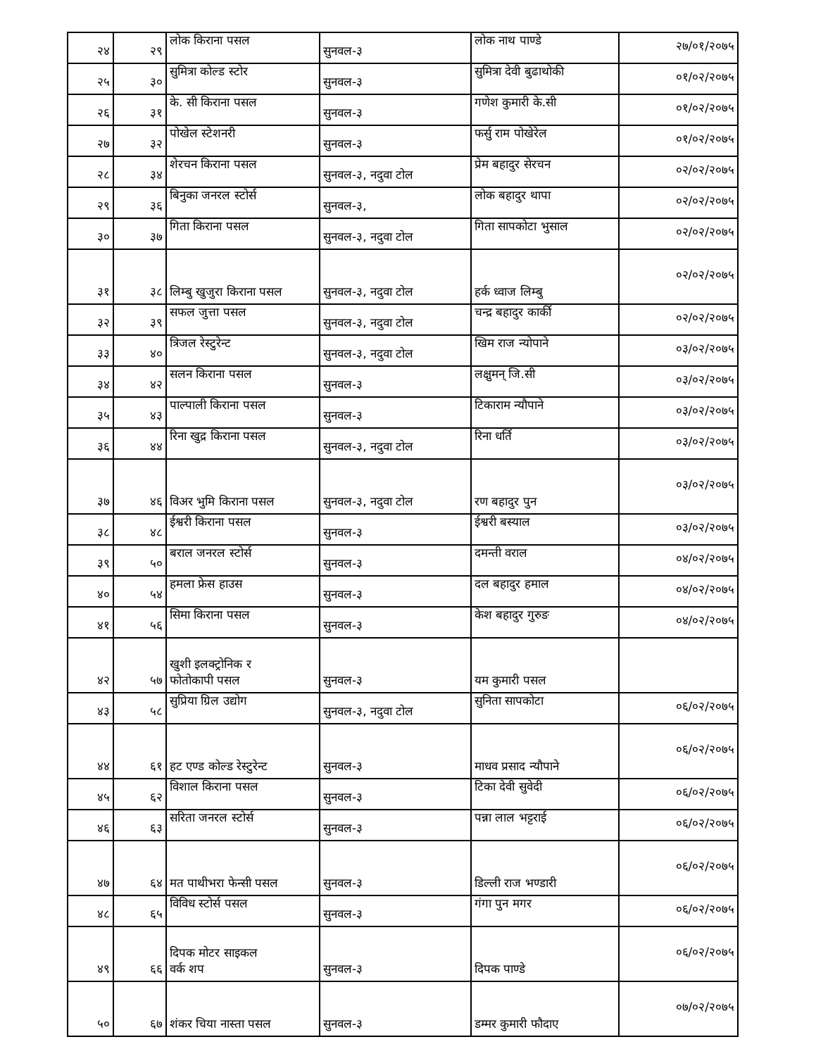| २४ | २९ | लोक किराना पसल | सुनवल-३ | लोक नाथ पाण्डे | २७/०१/२०७५ |
| २५ | ३० | सुमित्रा कोल्ड स्टोर | सुनवल-३ | सुमित्रा देवी बुढाथोकी | ०१/०२/२०७५ |
| २६ | ३१ | के. सी किराना पसल | सुनवल-३ | गणेश कुमारी के.सी | ०१/०२/२०७५ |
| २७ | ३२ | पोखेल स्टेशनरी | सुनवल-३ | फर्सु राम पोखेरेल | ०१/०२/२०७५ |
| २८ | ३४ | शेरचन किराना पसल | सुनवल-३, नदुवा टोल | प्रेम बहादुर सेरचन | ०२/०२/२०७५ |
| २९ | ३६ | बिनुका जनरल स्टोर्स | सुनवल-३, | लोक बहादुर थापा | ०२/०२/२०७५ |
| ३० | ३७ | गिता किराना पसल | सुनवल-३, नदुवा टोल | गिता सापकोटा भुसाल | ०२/०२/२०७५ |
| ३१ | ३८ | लिम्बु खुजुरा किराना पसल | सुनवल-३, नदुवा टोल | हर्क ध्वाज लिम्बु | ०२/०२/२०७५ |
| ३२ | ३९ | सफल जुत्ता पसल | सुनवल-३, नदुवा टोल | चन्द्र बहादुर कार्की | ०२/०२/२०७५ |
| ३३ | ४० | त्रिजल रेस्टुरेन्ट | सुनवल-३, नदुवा टोल | खिम राज न्योपाने | ०३/०२/२०७५ |
| ३४ | ४२ | सलन किराना पसल | सुनवल-३ | लक्षुमन् जि.सी | ०३/०२/२०७५ |
| ३५ | ४३ | पाल्पाली किराना पसल | सुनवल-३ | टिकाराम न्यौपाने | ०३/०२/२०७५ |
| ३६ | ४४ | रिना खुद्र किराना पसल | सुनवल-३, नदुवा टोल | रिना धर्ति | ०३/०२/२०७५ |
| ३७ | ४६ | विअर भुमि किराना पसल | सुनवल-३, नदुवा टोल | रण बहादुर पुन | ०३/०२/२०७५ |
| ३८ | ४८ | ईश्वरी किराना पसल | सुनवल-३ | ईश्वरी बस्याल | ०३/०२/२०७५ |
| ३९ | ५० | बराल जनरल स्टोर्स | सुनवल-३ | दमन्ती वराल | ०४/०२/२०७५ |
| ४० | ५४ | हमला फ्रेस हाउस | सुनवल-३ | दल बहादुर हमाल | ०४/०२/२०७५ |
| ४१ | ५६ | सिमा किराना पसल | सुनवल-३ | केश बहादुर गुरुङ | ०४/०२/२०७५ |
| ४२ | ५७ | खुशी इलक्ट्रोनिक र फोतोकापी पसल | सुनवल-३ | यम कुमारी पसल | |
| ४३ | ५८ | सुप्रिया ग्रिल उद्योग | सुनवल-३, नदुवा टोल | सुनिता सापकोटा | ०६/०२/२०७५ |
| ४४ | ६१ | हट एण्ड कोल्ड रेस्टुरेन्ट | सुनवल-३ | माधव प्रसाद न्यौपाने | ०६/०२/२०७५ |
| ४५ | ६२ | विशाल किराना पसल | सुनवल-३ | टिका देवी सुवेदी | ०६/०२/२०७५ |
| ४६ | ६३ | सरिता जनरल स्टोर्स | सुनवल-३ | पन्ना लाल भट्टराई | ०६/०२/२०७५ |
| ४७ | ६४ | मत पाथीभरा फेन्सी पसल | सुनवल-३ | डिल्ली राज भण्डारी | ०६/०२/२०७५ |
| ४८ | ६५ | विविध स्टोर्स पसल | सुनवल-३ | गंगा पुन मगर | ०६/०२/२०७५ |
| ४९ | ६६ | दिपक मोटर साइकल वर्क शप | सुनवल-३ | दिपक पाण्डे | ०६/०२/२०७५ |
| ५० | ६७ | शंकर चिया नास्ता पसल | सुनवल-३ | डम्मर कुमारी फौदाए | ०७/०२/२०७५ |